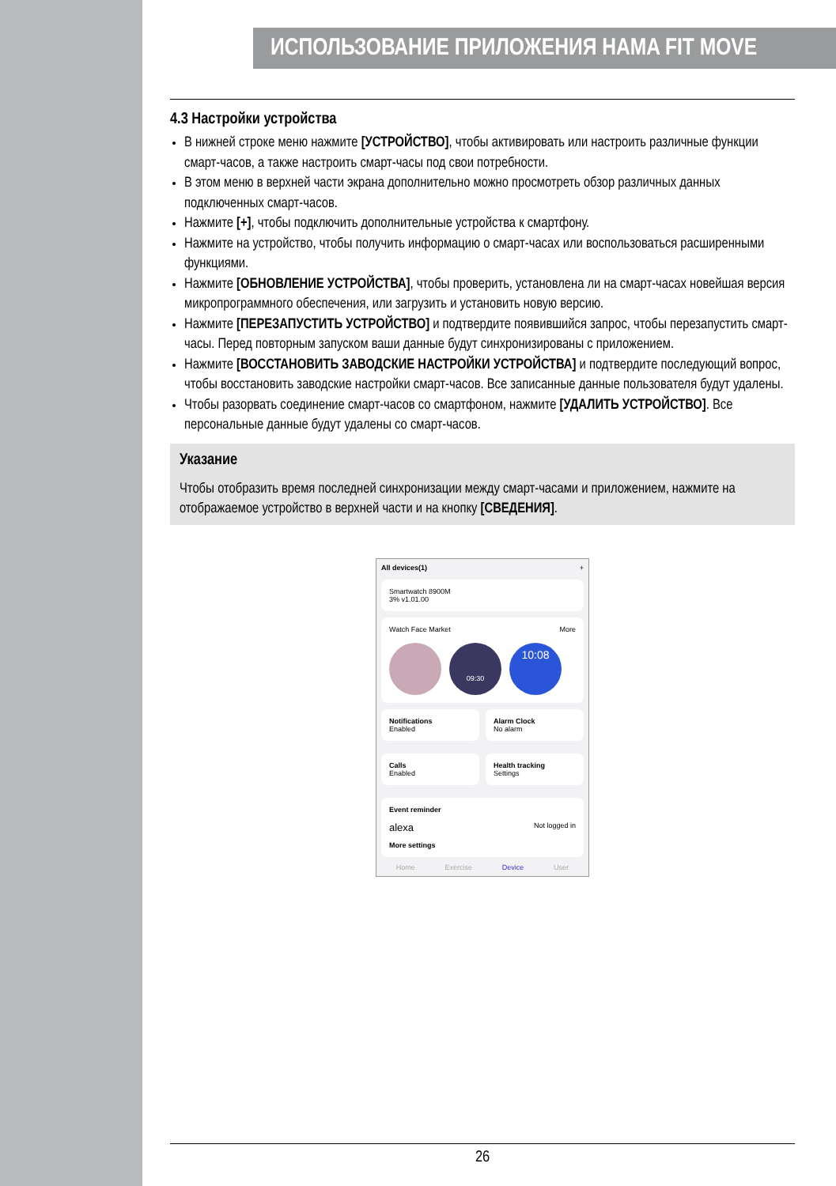ИСПОЛЬЗОВАНИЕ ПРИЛОЖЕНИЯ HAMA FIT MOVE
4.3 Настройки устройства
В нижней строке меню нажмите [УСТРОЙСТВО], чтобы активировать или настроить различные функции смарт-часов, а также настроить смарт-часы под свои потребности.
В этом меню в верхней части экрана дополнительно можно просмотреть обзор различных данных подключенных смарт-часов.
Нажмите [+], чтобы подключить дополнительные устройства к смартфону.
Нажмите на устройство, чтобы получить информацию о смарт-часах или воспользоваться расширенными функциями.
Нажмите [ОБНОВЛЕНИЕ УСТРОЙСТВА], чтобы проверить, установлена ли на смарт-часах новейшая версия микропрограммного обеспечения, или загрузить и установить новую версию.
Нажмите [ПЕРЕЗАПУСТИТЬ УСТРОЙСТВО] и подтвердите появившийся запрос, чтобы перезапустить смарт-часы. Перед повторным запуском ваши данные будут синхронизированы с приложением.
Нажмите [ВОССТАНОВИТЬ ЗАВОДСКИЕ НАСТРОЙКИ УСТРОЙСТВА] и подтвердите последующий вопрос, чтобы восстановить заводские настройки смарт-часов. Все записанные данные пользователя будут удалены.
Чтобы разорвать соединение смарт-часов со смартфоном, нажмите [УДАЛИТЬ УСТРОЙСТВО]. Все персональные данные будут удалены со смарт-часов.
Указание
Чтобы отобразить время последней синхронизации между смарт-часами и приложением, нажмите на отображаемое устройство в верхней части и на кнопку [СВЕДЕНИЯ].
All devices(1) +
Smartwatch 8900M
3% v1.01.00
Watch Face Market More
09:30
10:08
Notifications
Enabled
Alarm Clock
No alarm
Calls
Enabled
Health tracking
Settings
Event reminder
alexa Not logged in
More settings
Home Exercise Device User
26